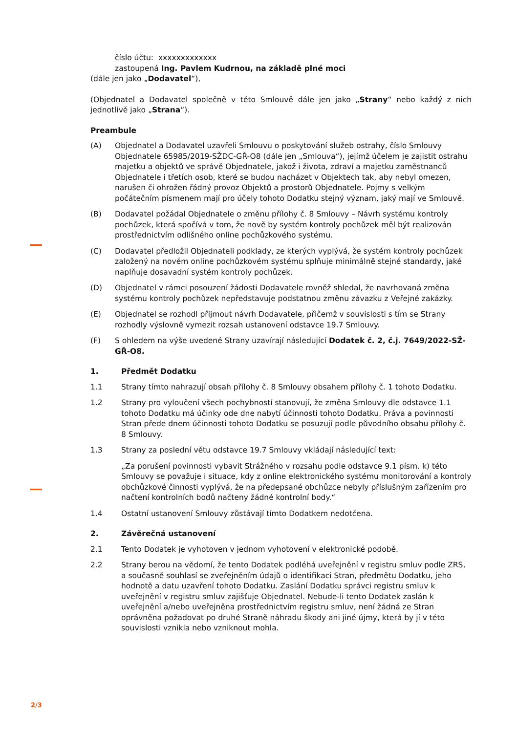číslo účtu: xxxxxxxxxxxxx
zastoupená Ing. Pavlem Kudrnou, na základě plné moci
(dále jen jako „Dodavatel“),
(Objednatel a Dodavatel společně v této Smlouvě dále jen jako „Strany“ nebo každý z nich jednotlivě jako „Strana“).
Preambule
(A) Objednatel a Dodavatel uzavřeli Smlouvu o poskytování služeb ostrahy, číslo Smlouvy Objednatele 65985/2019-SŽDC-GŘ-O8 (dále jen „Smlouva“), jejímž účelem je zajistit ostrahu majetku a objektů ve správě Objednatele, jakož i života, zdraví a majetku zaměstnanců Objednatele i třetích osob, které se budou nacházet v Objektech tak, aby nebyl omezen, narušen či ohrožen řádný provoz Objektů a prostorů Objednatele. Pojmy s velkým počátečním písmenem mají pro účely tohoto Dodatku stejný význam, jaký mají ve Smlouvě.
(B) Dodavatel požádal Objednatele o změnu přílohy č. 8 Smlouvy – Návrh systému kontroly pochůzek, která spočívá v tom, že nově by systém kontroly pochůzek měl být realizován prostřednictvím odlišného online pochůzkového systému.
(C) Dodavatel předložil Objednateli podklady, ze kterých vyplývá, že systém kontroly pochůzek založený na novém online pochůzkovém systému splňuje minimálně stejné standardy, jaké naplňuje dosavadní systém kontroly pochůzek.
(D) Objednatel v rámci posouzení žádosti Dodavatele rovněž shledal, že navrhovaná změna systému kontroly pochůzek nepředstavuje podstatnou změnu závazku z Veřejné zakázky.
(E) Objednatel se rozhodl přijmout návrh Dodavatele, přičemž v souvislosti s tím se Strany rozhodly výslovně vymezit rozsah ustanovení odstavce 19.7 Smlouvy.
(F) S ohledem na výše uvedené Strany uzavírají následující Dodatek č. 2, č.j. 7649/2022-SŽ-GŘ-O8.
1. Předmět Dodatku
1.1 Strany tímto nahrazují obsah přílohy č. 8 Smlouvy obsahem přílohy č. 1 tohoto Dodatku.
1.2 Strany pro vyloučení všech pochybností stanovují, že změna Smlouvy dle odstavce 1.1 tohoto Dodatku má účinky ode dne nabytí účinnosti tohoto Dodatku. Práva a povinnosti Stran přede dnem účinnosti tohoto Dodatku se posuzují podle původního obsahu přílohy č. 8 Smlouvy.
1.3 Strany za poslední větu odstavce 19.7 Smlouvy vkládají následující text:
„Za porušení povinnosti vybavit Strážného v rozsahu podle odstavce 9.1 písm. k) této Smlouvy se považuje i situace, kdy z online elektronického systému monitorování a kontroly obchůzkové činnosti vyplývá, že na předepsané obchůzce nebyly příslušným zařízením pro načtení kontrolních bodů načteny žádné kontrolní body.“
1.4 Ostatní ustanovení Smlouvy zůstávají tímto Dodatkem nedotčena.
2. Závěrečná ustanovení
2.1 Tento Dodatek je vyhotoven v jednom vyhotovení v elektronické podobě.
2.2 Strany berou na vědomí, že tento Dodatek podléhá uveřejnění v registru smluv podle ZRS, a současně souhlasí se zveřejněním údajů o identifikaci Stran, předmětu Dodatku, jeho hodnotě a datu uzavření tohoto Dodatku. Zaslání Dodatku správci registru smluv k uveřejnění v registru smluv zajišťuje Objednatel. Nebude-li tento Dodatek zaslán k uveřejnění a/nebo uveřejněna prostřednictvím registru smluv, není žádná ze Stran oprávněna požadovat po druhé Straně náhradu škody ani jiné újmy, která by jí v této souvislosti vznikla nebo vzniknout mohla.
2/3